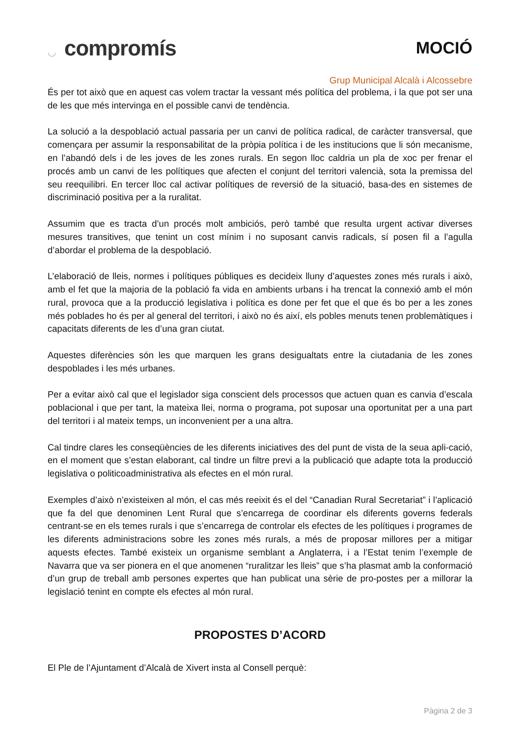◡ compromís
MOCIÓ
Grup Municipal Alcalà i Alcossebre
És per tot això que en aquest cas volem tractar la vessant més política del problema, i la que pot ser una de les que més intervinga en el possible canvi de tendència.
La solució a la despoblació actual passaria per un canvi de política radical, de caràcter transversal, que començara per assumir la responsabilitat de la pròpia política i de les institucions que li són mecanisme, en l’abandó dels i de les joves de les zones rurals. En segon lloc caldria un pla de xoc per frenar el procés amb un canvi de les polítiques que afecten el conjunt del territori valencià, sota la premissa del seu reequilibri. En tercer lloc cal activar polítiques de reversió de la situació, basa-des en sistemes de discriminació positiva per a la ruralitat.
Assumim que es tracta d’un procés molt ambiciós, però també que resulta urgent activar diverses mesures transitives, que tenint un cost mínim i no suposant canvis radicals, sí posen fil a l’agulla d’abordar el problema de la despoblació.
L’elaboració de lleis, normes i polítiques públiques es decideix lluny d’aquestes zones més rurals i això, amb el fet que la majoria de la població fa vida en ambients urbans i ha trencat la connexió amb el món rural, provoca que a la producció legislativa i política es done per fet que el que és bo per a les zones més poblades ho és per al general del territori, i això no és així, els pobles menuts tenen problemàtiques i capacitats diferents de les d’una gran ciutat.
Aquestes diferències són les que marquen les grans desigualtats entre la ciutadania de les zones despoblades i les més urbanes.
Per a evitar això cal que el legislador siga conscient dels processos que actuen quan es canvia d’escala poblacional i que per tant, la mateixa llei, norma o programa, pot suposar una oportunitat per a una part del territori i al mateix temps, un inconvenient per a una altra.
Cal tindre clares les conseqüències de les diferents iniciatives des del punt de vista de la seua apli-cació, en el moment que s’estan elaborant, cal tindre un filtre previ a la publicació que adapte tota la producció legislativa o politicoadministrativa als efectes en el món rural.
Exemples d’això n’existeixen al món, el cas més reeixit és el del “Canadian Rural Secretariat” i l’aplicació que fa del que denominen Lent Rural que s’encarrega de coordinar els diferents governs federals centrant-se en els temes rurals i que s’encarrega de controlar els efectes de les polítiques i programes de les diferents administracions sobre les zones més rurals, a més de proposar millores per a mitigar aquests efectes. També existeix un organisme semblant a Anglaterra, i a l’Estat tenim l’exemple de Navarra que va ser pionera en el que anomenen “ruralitzar les lleis” que s’ha plasmat amb la conformació d’un grup de treball amb persones expertes que han publicat una sèrie de pro-postes per a millorar la legislació tenint en compte els efectes al món rural.
PROPOSTES D’ACORD
El Ple de l’Ajuntament d’Alcalà de Xivert insta al Consell perquè:
Pàgina 2 de 3